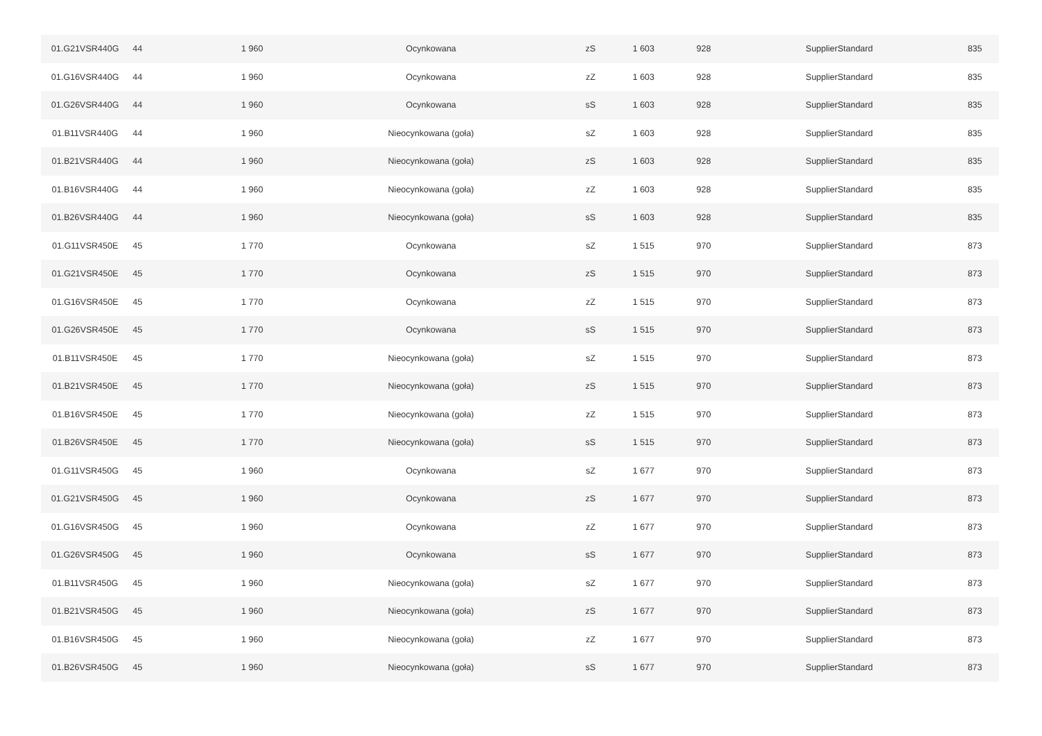| 01.G21VSR440G | 44 | 1 960 | Ocynkowana | zS | 1 603 | 928 | SupplierStandard | 835 |
| 01.G16VSR440G | 44 | 1 960 | Ocynkowana | zZ | 1 603 | 928 | SupplierStandard | 835 |
| 01.G26VSR440G | 44 | 1 960 | Ocynkowana | sS | 1 603 | 928 | SupplierStandard | 835 |
| 01.B11VSR440G | 44 | 1 960 | Nieocynkowana (goła) | sZ | 1 603 | 928 | SupplierStandard | 835 |
| 01.B21VSR440G | 44 | 1 960 | Nieocynkowana (goła) | zS | 1 603 | 928 | SupplierStandard | 835 |
| 01.B16VSR440G | 44 | 1 960 | Nieocynkowana (goła) | zZ | 1 603 | 928 | SupplierStandard | 835 |
| 01.B26VSR440G | 44 | 1 960 | Nieocynkowana (goła) | sS | 1 603 | 928 | SupplierStandard | 835 |
| 01.G11VSR450E | 45 | 1 770 | Ocynkowana | sZ | 1 515 | 970 | SupplierStandard | 873 |
| 01.G21VSR450E | 45 | 1 770 | Ocynkowana | zS | 1 515 | 970 | SupplierStandard | 873 |
| 01.G16VSR450E | 45 | 1 770 | Ocynkowana | zZ | 1 515 | 970 | SupplierStandard | 873 |
| 01.G26VSR450E | 45 | 1 770 | Ocynkowana | sS | 1 515 | 970 | SupplierStandard | 873 |
| 01.B11VSR450E | 45 | 1 770 | Nieocynkowana (goła) | sZ | 1 515 | 970 | SupplierStandard | 873 |
| 01.B21VSR450E | 45 | 1 770 | Nieocynkowana (goła) | zS | 1 515 | 970 | SupplierStandard | 873 |
| 01.B16VSR450E | 45 | 1 770 | Nieocynkowana (goła) | zZ | 1 515 | 970 | SupplierStandard | 873 |
| 01.B26VSR450E | 45 | 1 770 | Nieocynkowana (goła) | sS | 1 515 | 970 | SupplierStandard | 873 |
| 01.G11VSR450G | 45 | 1 960 | Ocynkowana | sZ | 1 677 | 970 | SupplierStandard | 873 |
| 01.G21VSR450G | 45 | 1 960 | Ocynkowana | zS | 1 677 | 970 | SupplierStandard | 873 |
| 01.G16VSR450G | 45 | 1 960 | Ocynkowana | zZ | 1 677 | 970 | SupplierStandard | 873 |
| 01.G26VSR450G | 45 | 1 960 | Ocynkowana | sS | 1 677 | 970 | SupplierStandard | 873 |
| 01.B11VSR450G | 45 | 1 960 | Nieocynkowana (goła) | sZ | 1 677 | 970 | SupplierStandard | 873 |
| 01.B21VSR450G | 45 | 1 960 | Nieocynkowana (goła) | zS | 1 677 | 970 | SupplierStandard | 873 |
| 01.B16VSR450G | 45 | 1 960 | Nieocynkowana (goła) | zZ | 1 677 | 970 | SupplierStandard | 873 |
| 01.B26VSR450G | 45 | 1 960 | Nieocynkowana (goła) | sS | 1 677 | 970 | SupplierStandard | 873 |